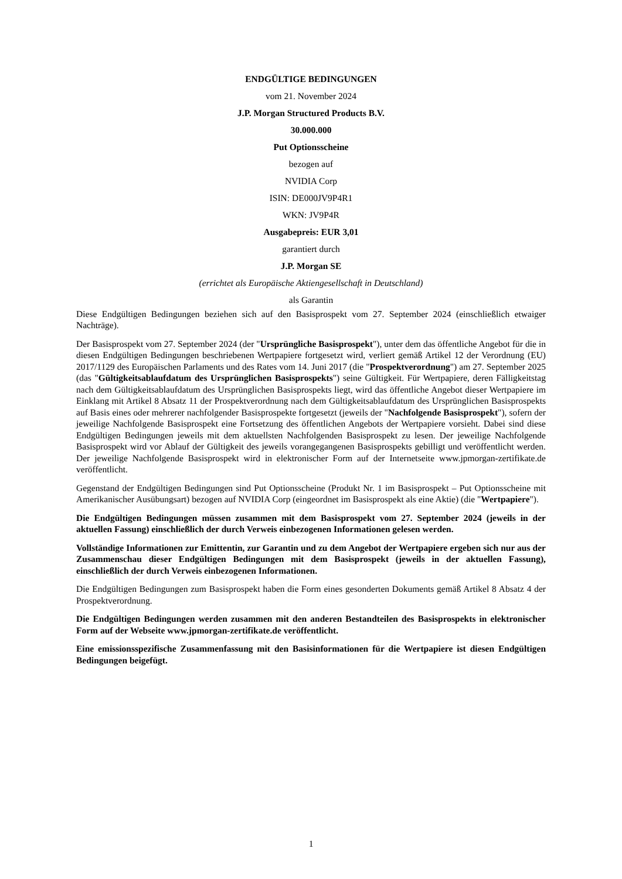ENDGÜLTIGE BEDINGUNGEN
vom 21. November 2024
J.P. Morgan Structured Products B.V.
30.000.000
Put Optionsscheine
bezogen auf
NVIDIA Corp
ISIN: DE000JV9P4R1
WKN: JV9P4R
Ausgabepreis: EUR 3,01
garantiert durch
J.P. Morgan SE
(errichtet als Europäische Aktiengesellschaft in Deutschland)
als Garantin
Diese Endgültigen Bedingungen beziehen sich auf den Basisprospekt vom 27. September 2024 (einschließlich etwaiger Nachträge).
Der Basisprospekt vom 27. September 2024 (der "Ursprüngliche Basisprospekt"), unter dem das öffentliche Angebot für die in diesen Endgültigen Bedingungen beschriebenen Wertpapiere fortgesetzt wird, verliert gemäß Artikel 12 der Verordnung (EU) 2017/1129 des Europäischen Parlaments und des Rates vom 14. Juni 2017 (die "Prospektverordnung") am 27. September 2025 (das "Gültigkeitsablaufdatum des Ursprünglichen Basisprospekts") seine Gültigkeit. Für Wertpapiere, deren Fälligkeitstag nach dem Gültigkeitsablaufdatum des Ursprünglichen Basisprospekts liegt, wird das öffentliche Angebot dieser Wertpapiere im Einklang mit Artikel 8 Absatz 11 der Prospektverordnung nach dem Gültigkeitsablaufdatum des Ursprünglichen Basisprospekts auf Basis eines oder mehrerer nachfolgender Basisprospekte fortgesetzt (jeweils der "Nachfolgende Basisprospekt"), sofern der jeweilige Nachfolgende Basisprospekt eine Fortsetzung des öffentlichen Angebots der Wertpapiere vorsieht. Dabei sind diese Endgültigen Bedingungen jeweils mit dem aktuellsten Nachfolgenden Basisprospekt zu lesen. Der jeweilige Nachfolgende Basisprospekt wird vor Ablauf der Gültigkeit des jeweils vorangegangenen Basisprospekts gebilligt und veröffentlicht werden. Der jeweilige Nachfolgende Basisprospekt wird in elektronischer Form auf der Internetseite www.jpmorgan-zertifikate.de veröffentlicht.
Gegenstand der Endgültigen Bedingungen sind Put Optionsscheine (Produkt Nr. 1 im Basisprospekt – Put Optionsscheine mit Amerikanischer Ausübungsart) bezogen auf NVIDIA Corp (eingeordnet im Basisprospekt als eine Aktie) (die "Wertpapiere").
Die Endgültigen Bedingungen müssen zusammen mit dem Basisprospekt vom 27. September 2024 (jeweils in der aktuellen Fassung) einschließlich der durch Verweis einbezogenen Informationen gelesen werden.
Vollständige Informationen zur Emittentin, zur Garantin und zu dem Angebot der Wertpapiere ergeben sich nur aus der Zusammenschau dieser Endgültigen Bedingungen mit dem Basisprospekt (jeweils in der aktuellen Fassung), einschließlich der durch Verweis einbezogenen Informationen.
Die Endgültigen Bedingungen zum Basisprospekt haben die Form eines gesonderten Dokuments gemäß Artikel 8 Absatz 4 der Prospektverordnung.
Die Endgültigen Bedingungen werden zusammen mit den anderen Bestandteilen des Basisprospekts in elektronischer Form auf der Webseite www.jpmorgan-zertifikate.de veröffentlicht.
Eine emissionsspezifische Zusammenfassung mit den Basisinformationen für die Wertpapiere ist diesen Endgültigen Bedingungen beigefügt.
1